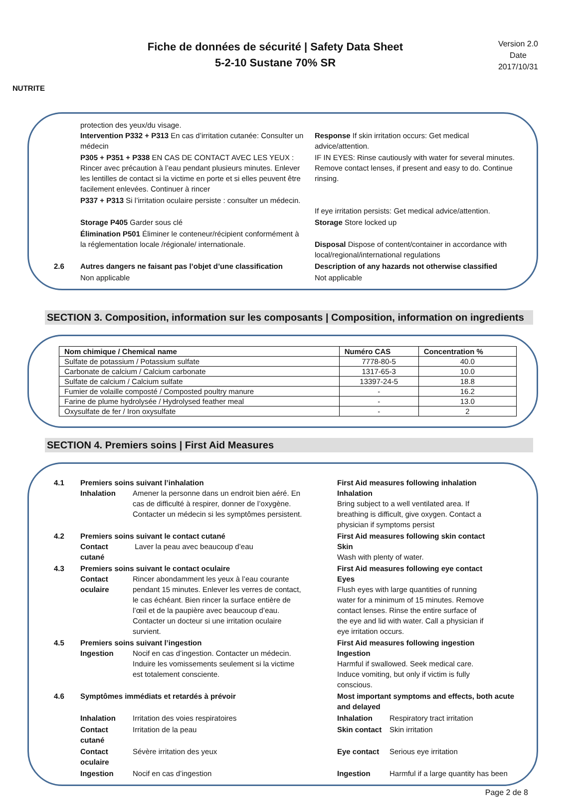NUTRITE
Fiche de données de sécurité | Safety Data Sheet
5-2-10 Sustane 70% SR
Version 2.0
Date
2017/10/31
protection des yeux/du visage.
Intervention P332 + P313 En cas d’irritation cutanée: Consulter un médecin
Response If skin irritation occurs: Get medical advice/attention.
P305 + P351 + P338 EN CAS DE CONTACT AVEC LES YEUX : Rincer avec précaution à l’eau pendant plusieurs minutes. Enlever les lentilles de contact si la victime en porte et si elles peuvent être facilement enlevées. Continuer à rincer
IF IN EYES: Rinse cautiously with water for several minutes. Remove contact lenses, if present and easy to do. Continue rinsing.
P337 + P313 Si l’irritation oculaire persiste : consulter un médecin.
If eye irritation persists: Get medical advice/attention.
Storage P405 Garder sous clé Storage Store locked up
Élimination P501 Éliminer le conteneur/récipient conformément à la réglementation locale /régionale/ internationale.
Disposal Dispose of content/container in accordance with local/regional/international regulations
2.6 Autres dangers ne faisant pas l’objet d’une classification
Description of any hazards not otherwise classified
Non applicable Not applicable
SECTION 3. Composition, information sur les composants | Composition, information on ingredients
| Nom chimique / Chemical name | Numéro CAS | Concentration % |
| --- | --- | --- |
| Sulfate de potassium / Potassium sulfate | 7778-80-5 | 40.0 |
| Carbonate de calcium / Calcium carbonate | 1317-65-3 | 10.0 |
| Sulfate de calcium / Calcium sulfate | 13397-24-5 | 18.8 |
| Fumier de volaille composté / Composted poultry manure | - | 16.2 |
| Farine de plume hydrolysée / Hydrolysed feather meal | - | 13.0 |
| Oxysulfate de fer / Iron oxysulfate | - | 2 |
SECTION 4. Premiers soins | First Aid Measures
4.1 Premiers soins suivant l’inhalation
Inhalation Amener la personne dans un endroit bien aéré. En cas de difficulté à respirer, donner de l’oxygène. Contacter un médecin si les symptômes persistent.
First Aid measures following inhalation
Inhalation Bring subject to a well ventilated area. If breathing is difficult, give oxygen. Contact a physician if symptoms persist
4.2 Premiers soins suivant le contact cutané
Contact cutané Laver la peau avec beaucoup d’eau
First Aid measures following skin contact
Skin Wash with plenty of water.
4.3 Premiers soins suivant le contact oculaire
Contact oculaire Rincer abondamment les yeux à l’eau courante pendant 15 minutes. Enlever les verres de contact, le cas échéant. Bien rincer la surface entière de l’œil et de la paupière avec beaucoup d’eau. Contacter un docteur si une irritation oculaire survient.
First Aid measures following eye contact
Eyes Flush eyes with large quantities of running water for a minimum of 15 minutes. Remove contact lenses. Rinse the entire surface of the eye and lid with water. Call a physician if eye irritation occurs.
4.5 Premiers soins suivant l’ingestion
Ingestion Nocif en cas d’ingestion. Contacter un médecin. Induire les vomissements seulement si la victime est totalement consciente.
First Aid measures following ingestion
Ingestion Harmful if swallowed. Seek medical care. Induce vomiting, but only if victim is fully conscious.
4.6 Symptômes immédiats et retardés à prévoir Most important symptoms and effects, both acute and delayed
Inhalation Irritation des voies respiratoires Inhalation Respiratory tract irritation
Contact cutané Irritation de la peau Skin contact Skin irritation
Contact oculaire Sévère irritation des yeux Eye contact Serious eye irritation
Ingestion Nocif en cas d’ingestion Ingestion Harmful if a large quantity has been
Page 2 de 8